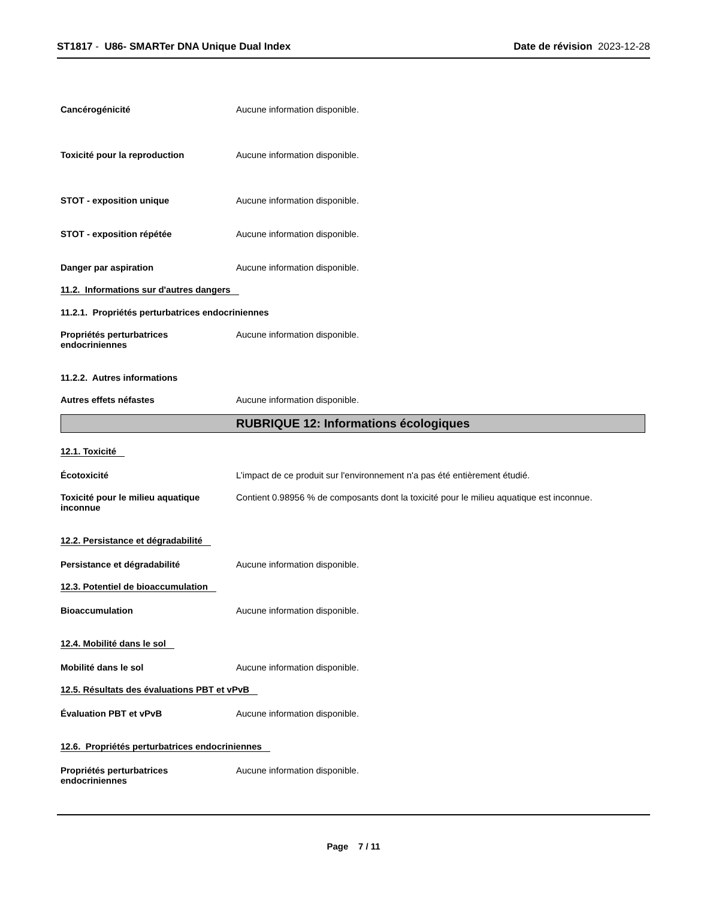ST1817 - U86- SMARTer DNA Unique Dual Index
Date de révision 2023-12-28
Cancérogénicité Aucune information disponible.
Toxicité pour la reproduction Aucune information disponible.
STOT - exposition unique Aucune information disponible.
STOT - exposition répétée Aucune information disponible.
Danger par aspiration Aucune information disponible.
11.2. Informations sur d'autres dangers
11.2.1. Propriétés perturbatrices endocriniennes
Propriétés perturbatrices endocriniennes
Aucune information disponible.
11.2.2. Autres informations
Autres effets néfastes Aucune information disponible.
RUBRIQUE 12: Informations écologiques
12.1. Toxicité
Écotoxicité L’impact de ce produit sur l'environnement n'a pas été entièrement étudié.
Toxicité pour le milieu aquatique inconnue
Contient 0.98956 % de composants dont la toxicité pour le milieu aquatique est inconnue.
12.2. Persistance et dégradabilité
Persistance et dégradabilité Aucune information disponible.
12.3. Potentiel de bioaccumulation
Bioaccumulation Aucune information disponible.
12.4. Mobilité dans le sol
Mobilité dans le sol Aucune information disponible.
12.5. Résultats des évaluations PBT et vPvB
Évaluation PBT et vPvB Aucune information disponible.
12.6. Propriétés perturbatrices endocriniennes
Propriétés perturbatrices endocriniennes
Aucune information disponible.
Page 7 / 11